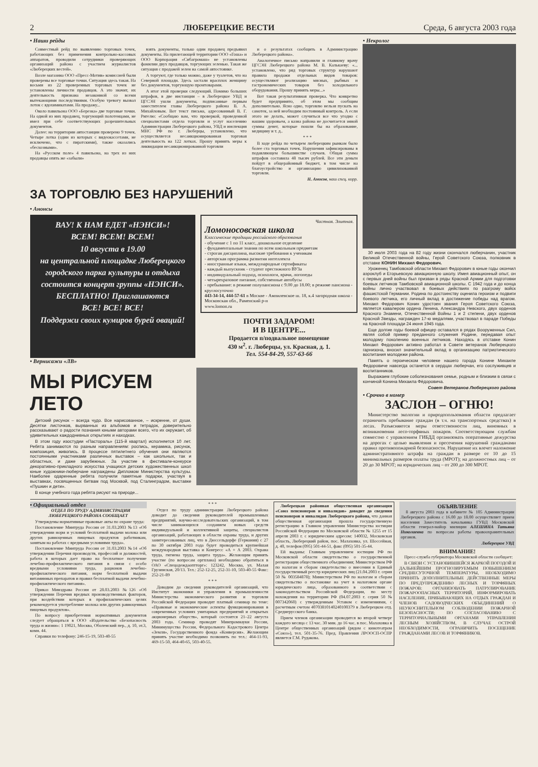2 ЛЮБЕРЕЦКИЕ ВЕСТИ Среда, 6 августа 2003 года
• Наши рейды
Совместный рейд по выявлению торговых точек, работающих без применения контрольно-кассовых аппаратов, проводили сотрудники проверяющих организаций района с участием журналистов «Люберецких вестей».
Возле магазина ООО «Пресс-Мотив» комиссией были проверены все торговые точки. Ситуация здесь такая. На восьми из 22 проверенных торговых точек не установлены личности продавцов. А это значит, их деятельность признана незаконной со всеми вытекающими последствиями. Особую тревогу вызвал лоток с ядохимикатами. На продажу...
Около павильона ООО «Березка» две торговые точки. На одной из них продавец, торгующий полотенцами, не имел при себе соответствующих разрешительных документов.
Далее: на территории автостанции проверено 9 точек. Четыре лотка (один из которых с видеокассетами, не исключено, что с пиратскими), также оказались «бесхозными».
На «Русском поле» 4 павильона, на трех из них продавцы опять же «забыли»
взять документы, только один продавец предъявил документы. На прилегающей территории ООО «Гоша» и ООО Корпорация «Сибагромаш» не установлены фамилии двух продавцов, торгующих зеленью. Такая же ситуация с продажей зелен на самой автостоянке.
А торгуют, где только можно, даже у туалетов, что на Северной площади. Здесь застали врасплох женщину без документов, торгующую промтоварами.
А итог этой проверки следующий. Помимо больших штрафов, в две инстанции – в Люберецкое УВД и ЦГСЭН ушли документы, подписанные первым заместителем главы Люберецкого района В. А. Михайловым. Вот текст письма, адресованный В. Г. Ригелю: «Сообщаю вам, что проверкой, проведенной специалистами отдела торговли и услуг населению Администрации Люберецкого района, УВД и инспекция МНС РФ по г. Люберцы, установлено, что осуществляется несанкционированная торговая деятельность на 122 лотках. Прошу принять меры к ликвидации несанкционированной торговли
и о результатах сообщить в Администрацию Люберецкого района».
Аналогичное письмо направили и главному врачу ЦГСЭН Люберецкого района М. В. Калькаеву: «... установлено, что ряд торговых структур нарушают правила продажи отдельных видов товаров: осуществляют реализацию мясных, рыбных и гастрономических товаров без холодильного оборудования. Прошу принять меры...»
Вот такая результативная проверка. Что конкретно будет предпринято, об этом мы сообщим дополнительно. Ясно одно, торговлю нельзя пускать на самотек, за ней необходим постоянный контроль. А если этого не делать, может случиться все что угодно с нашим здоровьем, а казна района не досчитается энной суммы денег, которые пошли бы на образование, медицину и т. д..
* * *
В ходе рейда по четырем люберецким рынкам было более ста торговых точек. Нарушения зафиксированы в подавляющем большинстве случаев. Общая сумма штрафов составила 48 тысяч рублей. Все эти деньги пойдут в общерайонный бюджет, в том числе на благоустройство и организацию цивилизованной торговли.
Н. Амосов, наш спец. корр.
ЗА ТОРГОВЛЮ БЕЗ НАРУШЕНИЙ
• Анонсы
ВАУ! К НАМ ЕДЕТ «НЭНСИ»!
ВСЕМ! ВСЕМ! ВСЕМ!
10 августа в 19.00
на центральной площадке Люберецкого городского парка культуры и отдыха состоится концерт группы «НЭНСИ». БЕСПЛАТНО! Приглашаются
ВСЕ! ВСЕ! ВСЕ!
Поддержи своих кумиров бурей оваций!
Частная. Элитная.
Ломоносовская школа
Классические традиции российского образования
- обучение с 1 по 11 класс, дошкольное отделение
- фундаментальные знания по всем школьным предметам
- строгая дисциплина, высокие требования к ученикам
- авторская программа развития интеллекта
- иностранные языки, международные сертификаты
- каждый выпускник - студент престижного ВУЗа
- индивидуальный подход, психологи, врачи, логопеды
- четырехразовое питание, собственные автобусы
- пребывание: в режиме полупансиона с 9.00 до 18.00; в режиме пансиона - круглосуточно
443-34-14, 444-57-61 в Москве - Ампилевское ш. 18, к.4 загородная школа - Московская обл., Раменский р-н
www.lomon.ru
ПОЧТИ ЗАДАРОМ!
И В ЦЕНТРЕ...
Продается п/подвальное помещение
430 м<sup>2</sup>. г. Люберцы, ул. Красная, д. 1.
Тел. 554-84-29, 557-63-66
• Вернисажи «ЛВ»
МЫ РИСУЕМ ЛЕТО
Детский рисунок – всегда чудо. Все нарисованное, – искренне, от души. Десятки листочков, вырванных из альбомов и тетрадок, доверительно рассказывают о радости познания юными авторами всего, что их окружает, об удивительных каждодневных открытиях и находках.
В этом году изостудии «Пастораль» (115-й квартал) исполняется 10 лет. Ребята занимаются по разным направлениям: роспись, керамика, рисунок, композиция, живопись. В процессе пятилетнего обучения они являются постоянными участниками различных выставок – как школьных, так и областных, и даже зарубежных. За участие в фестивале-конкурсе декоративно-прикладного искусства учащихся детских художественных школ юные художники-люберчане награждены Дипломом Министерства культуры. Наиболее одаренные ребята получили памятные подарки, участвуя в выставках, посвященных битвам под Москвой, под Сталинградом, выставке «Пушкин и дети».
В конце учебного года ребята рисуют на природе...
• Некролог
30 июля 2003 года на 82 году жизни скончался люберчанин, участник Великой Отечественной войны, Герой Советского Союза, полковник в отставке КОНИН Михаил Федорович.
Уроженец Тамбовской области Михаил Федорович в юные годы окончил аэроклуб и Егорьевскую авиационную школу. Имея авиационный опыт, он с первых дней войны был призван в ряды Красной Армии для подготовки боевых летчиков Тамбовской авиационной школы. С 1942 года и до конца войны лично участвовал в боевых действиях по разгрому войск фашистской Германии. Родина по достоинству оценила героизм и подвиги боевого летчика, его личный вклад в достижение победы над врагом. Михаил Федорович Конин удостоен звания Героя Советского Союза, является кавалером ордена Ленина, Александра Невского, двух орденов Красного Знамени, Отечественной Войны 1 и 2 степени, двух орденов Красной Звезды, награжден 17-ю медалями, участвовал в параде Победы на Красной площади 24 июня 1945 года.
Еще долгие годы боевой офицер оставался в рядах Вооруженных Сил, являя собой пример преданного служения Родине, передавая опыт молодому поколению военных летчиков. Находясь в отставке Конин Михаил Федорович активно работал в Совете ветеранов Люберецкого гарнизона, вносил значительный вклад в организацию патриотического воспитания молодежи района.
Память о героическом человеке нашего города Конине Михаиле Федоровиче навсегда останется в сердцах люберчан, его сослуживцев и воспитанников.
Выражаем глубокие соболезнования семье, родным и близким в связи с кончиной Конина Михаила Фёдоровича.
Совет Ветеранов Люберецкого района
• Срочно в номер
ЗАСЛОН – ОГНЮ!
Министерство экологии и природопользования области предлагает ограничить пребывание граждан (в т.ч. на транспортных средствах) в лесах. Разъясняются меры ответственности лиц, виновных в возникновении лесо-торфяных пожаров. Соответствующим службам совместно с управлением ГИБДД организовать оперативные дежурства на дорогах с целью выявления и пресечения нарушений гражданами правил противопожарной безопасности. Нарушение их влечет наложение административного штрафа на граждан в размере от 10 до 15 минимальных размеров оплаты труда (МРОТ); на должностных лиц – от 20 до 30 МРОТ; на юридических лиц – от 200 до 300 МРОТ.
• Официальный отдел
ОТДЕЛ ПО ТРУДУ АДМИНИСТРАЦИИ ЛЮБЕРЕЦКОГО РАЙОНА СООБЩАЕТ
Утверждены нормативные правовые акты по охране труда:
Постановление Минтруда России от 31.03.2003 №13 «Об утверждении норм и условий бесплатной выдачи молока или других равноценных пищевых продуктов работникам, занятым на работах с вредными условиями труда».
Постановление Минтруда России от 31.03.2003 №14 «Об утверждении Перечня производств, профессий и должностей, работа в которых дает право на бесплатное получение лечебно-профилактического питания в связи с особо вредными условиями труда, рационов лечебно-профилактического питания, норм бесплатной выдачи витаминных препаратов и правил бесплатной выдачи лечебно-профилактического питания».
Приказ Минздрава России от 28.03.2003 №126 «Об утверждении Перечня вредных производственных факторов, при воздействии которых в профилактических целях рекомендуется употребление молока или других равноценных пищевых продуктов».
По вопросу приобретения нормативных документов следует обращаться в ООО «Издательство «Безопасность труда и жизни»: 1 19021, Москва, Оболенский пер., д. 10, эт.3, комн. 44.
Справки по телефону: 246-15-19, 503-40-55
* * *
Отдел по труду администрации Люберецкого района доводит до сведения руководителей промышленных предприятий, научно-исследовательских организаций, в том числе занимающихся созданием новых средств индивидуальной и коллективной защиты, специалистов организаций, работающих в области охраны труда, и других заинтересованных лиц, что в Дюссельдорфе (Германия) с 27 по 30 октября 2003 года будет проводиться крупнейшая международная выставка и Конгресс «А + А 2003. Охрана труда, гигиена труда, защита труда». Желающим принять участие (по вопросам оргплана) необходимо обратиться в ОАО «Спецодеждаоптторг»: 123242, Москва, ул. Малая Грузинская, 20/13. Тел.: 252-12-25, 252-31-10, 503-40-55 Факс: 252-21-89
* * *
Доводим до сведения руководителей организаций, что Институт экономики и управления в промышленности Министерства экономического развития и торговли Российской Федерации проводит платный семинар по теме: «Правовые и экономические аспекты функционирования в современных условиях унитарных предприятий и открытых акционерных обществ», который состоится 21–22 августа 2003 года. Семинар проводят Минпромнауки России, Минимущества России, Федерального Кадастрового Центра «Земля», Государственного фонда «Конверсия». Желающим принять участие необходимо позвонить по тел.: 464-11-93, 469-15-50, 464-40-65, 503-40-55.
Люберецкая районная общественная организация «Союз пенсионеров и инвалидов» доводит до сведения пенсионеров и инвалидов Люберецкого района, что данная общественная организация прошла государственную регистрацию в Главном управлении Министерства юстиции Российской Федерации по Московской области № 1255 от 15 апреля 2003 г. с юридическим адресом: 140032, Московская область, Люберецкий район, пос. Малаховка, ул. Шоссейная, д. 40, телефон (095) 501-44-51, факс (095) 501-35-44.
Ей выданы: Главным управлением юстиции РФ по Московской области свидетельство о государственной регистрации общественного объединения; Министерством РФ по налогам и сборам свидетельство о внесении в Единый государственный реестр юридических лиц (21.04.2003 г. серия 50 № 003584878); Министерством РФ по налогам и сборам свидетельство о постановке на учет в налоговом органе юридического лица, образованного в соответствии с законодательством Российской Федерации, по месту нахождения на территории РФ (04.07.2003 г. серия 50 № 007342060) с утвержденным Уставом с изменениями, с расчетным счетом 40703810140240100379 в Люберецком отд. Среднерусского банка.
Прием членов организации проводится во второй четверг каждого месяца с 13 час. 30 мин. до 16 час. в пос. Малаховка в Центре общественных организаций (рядом с кинотеатром «Союз»), тел. 501-35-76. Пред. Правления ЛРООСП-ОСПР является Г.М. Рудакова.
ОБЪЯВЛЕНИЕ
8 августа 2003 года в кабинете № 105 Администрации Люберецкого района с 16.00 до 18.00 осуществляет прием населения Заместитель начальника ГУВД Московской области генерал-майор милиции АЛЕШИНА Татьяна Николаевна по вопросам работы правоохранительных органов.
Люберецкое УВД
ВНИМАНИЕ!
Пресс-служба губернатора Московской области сообщает:
В СВЯЗИ С УСТАНОВИВШЕЙСЯ ЖАРКОЙ ПОГОДОЙ И ДАЛЬНЕЙШИМ ПРОГНОЗИРУЕМЫМ ПОВЫШЕНИЕМ СРЕДНЕСУТОЧНОЙ ТЕМПЕРАТУРЫ, НЕОБХОДИМО ПРИНЯТЬ ДОПОЛНИТЕЛЬНЫЕ ДЕЙСТВЕННЫЕ МЕРЫ ПО ПРЕДУПРЕЖДЕНИЮ ЛЕСНЫХ И ТОРФЯНЫХ ПОЖАРОВ: ОРГАНИЗОВАТЬ ПАТРУЛИРОВАНИЕ ПОЖАРООПАСНЫХ ТЕРРИТОРИЙ, ИНФОРМИРОВАТЬ НАСЕЛЕНИЕ, ПРИБЫВАЮЩИХ НА ОТДЫХ ГРАЖДАН И ЧЛЕНОВ САДОВОДЧЕСКИХ ОБЪЕДИНЕНИЙ О НЕУКОСНИТЕЛЬНОМ СОБЛЮДЕНИИ ПОЖАРНОЙ БЕЗОПАСНОСТИ; ПО СОГЛАСОВАНИЮ С ТЕРРИТОРИАЛЬНЫМИ ОРГАНАМИ УПРАВЛЕНИЯ ЛЕСНЫМ ХОЗЯЙСТВОМ, В СЛУЧАЕ ОСТРОЙ НЕОБХОДИМОСТИ, ОГРАНИЧИТЬ ПОСЕЩЕНИЕ ГРАЖДАНАМИ ЛЕСОВ И ТОРФЯНИКОВ.